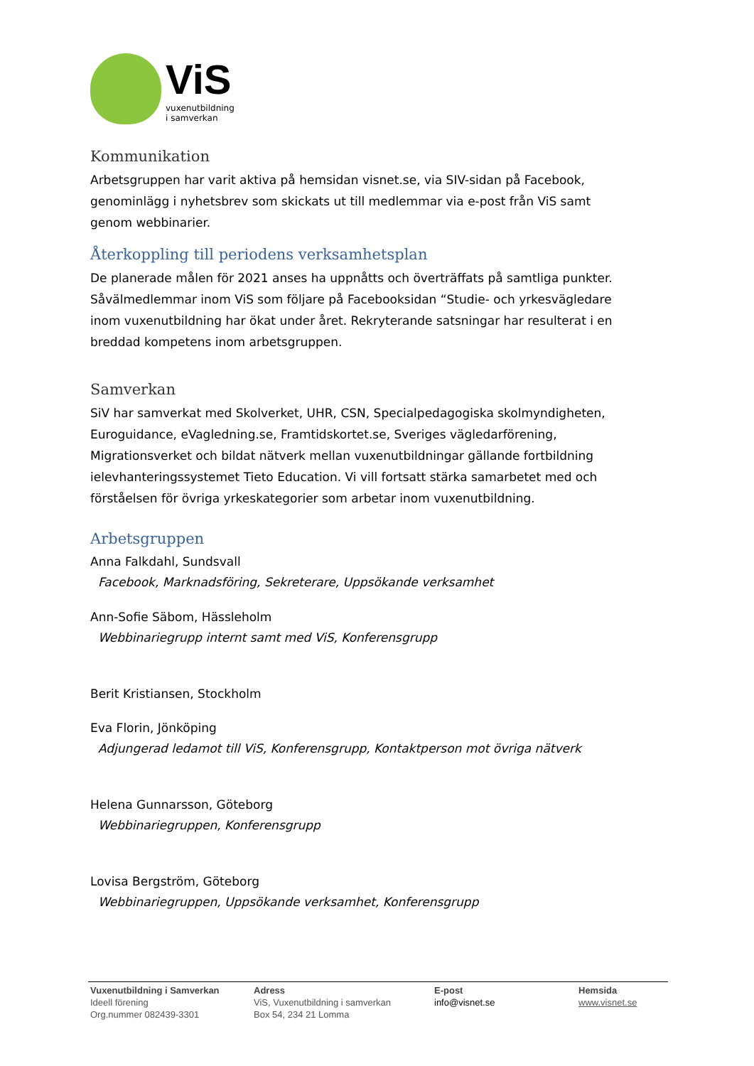ViS
vuxenutbildning
i samverkan
Kommunikation
Arbetsgruppen har varit aktiva på hemsidan visnet.se, via SIV-sidan på Facebook, genominlägg i nyhetsbrev som skickats ut till medlemmar via e-post från ViS samt genom webbinarier.
Återkoppling till periodens verksamhetsplan
De planerade målen för 2021 anses ha uppnåtts och överträffats på samtliga punkter. Såvälmedlemmar inom ViS som följare på Facebooksidan “Studie- och yrkesvägledare inom vuxenutbildning har ökat under året. Rekryterande satsningar har resulterat i en breddad kompetens inom arbetsgruppen.
Samverkan
SiV har samverkat med Skolverket, UHR, CSN, Specialpedagogiska skolmyndigheten, Euroguidance, eVagledning.se, Framtidskortet.se, Sveriges vägledarförening, Migrationsverket och bildat nätverk mellan vuxenutbildningar gällande fortbildning ielevhanteringssystemet Tieto Education. Vi vill fortsatt stärka samarbetet med och förståelsen för övriga yrkeskategorier som arbetar inom vuxenutbildning.
Arbetsgruppen
Anna Falkdahl, Sundsvall
Facebook, Marknadsföring, Sekreterare, Uppsökande verksamhet
Ann-Sofie Säbom, Hässleholm
Webbinariegrupp internt samt med ViS, Konferensgrupp
Berit Kristiansen, Stockholm
Eva Florin, Jönköping
Adjungerad ledamot till ViS, Konferensgrupp, Kontaktperson mot övriga nätverk
Helena Gunnarsson, Göteborg
Webbinariegruppen, Konferensgrupp
Lovisa Bergström, Göteborg
Webbinariegruppen, Uppsökande verksamhet, Konferensgrupp
Vuxenutbildning i Samverkan
Ideell förening
Org.nummer 082439-3301
Adress
ViS, Vuxenutbildning i samverkan
Box 54, 234 21 Lomma
E-post
info@visnet.se
Hemsida
www.visnet.se